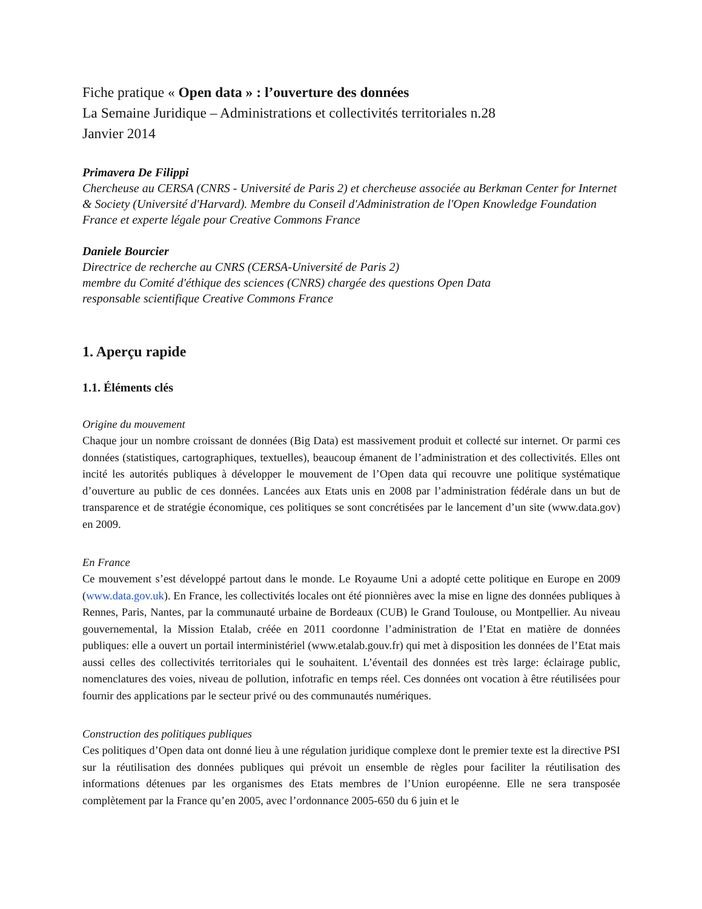Fiche pratique « Open data » : l’ouverture des données
La Semaine Juridique – Administrations et collectivités territoriales n.28
Janvier 2014
Primavera De Filippi
Chercheuse au CERSA (CNRS - Université de Paris 2) et chercheuse associée au Berkman Center for Internet & Society (Université d'Harvard). Membre du Conseil d'Administration de l'Open Knowledge Foundation France et experte légale pour Creative Commons France
Daniele Bourcier
Directrice de recherche au CNRS (CERSA-Université de Paris 2)
membre du Comité d'éthique des sciences (CNRS) chargée des questions Open Data
responsable scientifique Creative Commons France
1. Aperçu rapide
1.1. Éléments clés
Origine du mouvement
Chaque jour un nombre croissant de données (Big Data) est massivement produit et collecté sur internet. Or parmi ces données (statistiques, cartographiques, textuelles), beaucoup émanent de l’administration et des collectivités. Elles ont incité les autorités publiques à développer le mouvement de l’Open data qui recouvre une politique systématique d’ouverture au public de ces données. Lancées aux Etats unis en 2008 par l’administration fédérale dans un but de transparence et de stratégie économique, ces politiques se sont concrétisées par le lancement d’un site (www.data.gov) en 2009.
En France
Ce mouvement s’est développé partout dans le monde. Le Royaume Uni a adopté cette politique en Europe en 2009 (www.data.gov.uk). En France, les collectivités locales ont été pionnières avec la mise en ligne des données publiques à Rennes, Paris, Nantes, par la communauté urbaine de Bordeaux (CUB) le Grand Toulouse, ou Montpellier. Au niveau gouvernemental, la Mission Etalab, créée en 2011 coordonne l’administration de l’Etat en matière de données publiques: elle a ouvert un portail interministériel (www.etalab.gouv.fr) qui met à disposition les données de l’Etat mais aussi celles des collectivités territoriales qui le souhaitent. L’éventail des données est très large: éclairage public, nomenclatures des voies, niveau de pollution, infotrafic en temps réel. Ces données ont vocation à être réutilisées pour fournir des applications par le secteur privé ou des communautés numériques.
Construction des politiques publiques
Ces politiques d’Open data ont donné lieu à une régulation juridique complexe dont le premier texte est la directive PSI sur la réutilisation des données publiques qui prévoit un ensemble de règles pour faciliter la réutilisation des informations détenues par les organismes des Etats membres de l’Union européenne. Elle ne sera transposée complètement par la France qu’en 2005, avec l’ordonnance 2005-650 du 6 juin et le